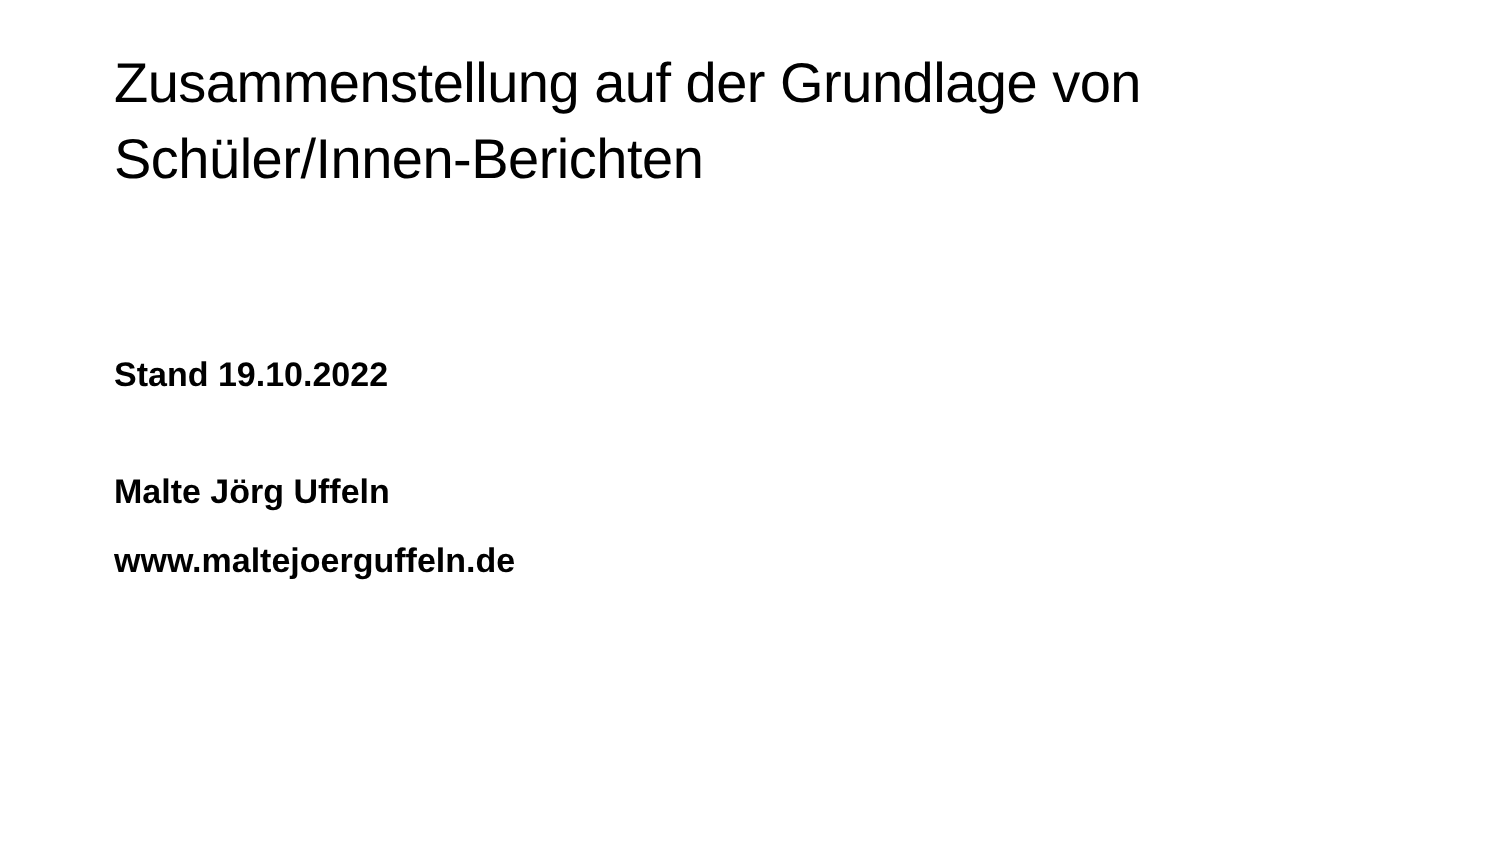Zusammenstellung auf der Grundlage von
Schüler/Innen-Berichten
Stand 19.10.2022
Malte Jörg Uffeln
www.maltejoerguffeln.de